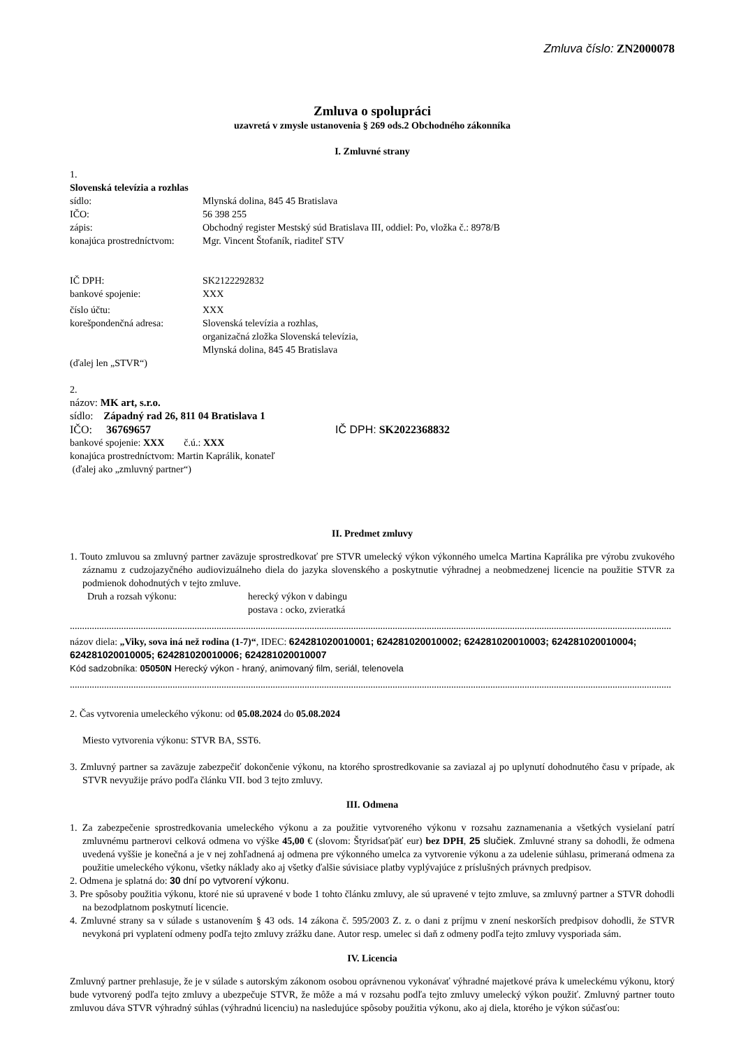Zmluva číslo: ZN2000078
Zmluva o spolupráci
uzavretá v zmysle ustanovenia § 269 ods.2 Obchodného zákonníka
I. Zmluvné strany
1.
Slovenská televízia a rozhlas
sídlo: Mlynská dolina, 845 45 Bratislava
IČO: 56 398 255
zápis: Obchodný register Mestský súd Bratislava III, oddiel: Po, vložka č.: 8978/B
konajúca prostredníctvom: Mgr. Vincent Štofaník, riaditeľ STV
IČ DPH: SK2122292832
bankové spojenie: XXX
číslo účtu: XXX
korešpondenčná adresa: Slovenská televízia a rozhlas,
organizačná zložka Slovenská televízia,
Mlynská dolina, 845 45 Bratislava
(ďalej len „STVR“)
2.
názov: MK art, s.r.o.
sídlo: Západný rad 26, 811 04 Bratislava 1
IČO: 36769657 IČ DPH: SK2022368832
bankové spojenie: XXX č.ú.: XXX
konajúca prostredníctvom: Martin Kaprálik, konateľ
(ďalej ako „zmluvný partner“)
II. Predmet zmluvy
1. Touto zmluvou sa zmluvný partner zaväzuje sprostredkovať pre STVR umelecký výkon výkonného umelca Martina Kaprálika pre výrobu zvukového záznamu z cudzojazyčného audiovizuálneho diela do jazyka slovenského a poskytnutie výhradnej a neobmedzenej licencie na použitie STVR za podmienok dohodnutých v tejto zmluve.
Druh a rozsah výkonu: herecký výkon v dabingu
postava : ocko, zvieratká
......................................................................................................................................................................................................................................................
názov diela: „Viky, sova iná než rodina (1-7)“, IDEC: 624281020010001; 624281020010002; 624281020010003; 624281020010004; 624281020010005; 624281020010006; 624281020010007
Kód sadzobníka: 05050N Herecký výkon - hraný, animovaný film, seriál, telenovela
......................................................................................................................................................................................................................................................
2. Čas vytvorenia umeleckého výkonu: od 05.08.2024 do 05.08.2024
Miesto vytvorenia výkonu: STVR BA, SST6.
3. Zmluvný partner sa zaväzuje zabezpečiť dokončenie výkonu, na ktorého sprostredkovanie sa zaviazal aj po uplynutí dohodnutého času v prípade, ak STVR nevyužije právo podľa článku VII. bod 3 tejto zmluvy.
III. Odmena
1. Za zabezpečenie sprostredkovania umeleckého výkonu a za použitie vytvoreného výkonu v rozsahu zaznamenania a všetkých vysielaní patrí zmluvnému partnerovi celková odmena vo výške 45,00 € (slovom: Štyridsaťpäť eur) bez DPH, 25 slučiek. Zmluvné strany sa dohodli, že odmena uvedená vyššie je konečná a je v nej zohľadnená aj odmena pre výkonného umelca za vytvorenie výkonu a za udelenie súhlasu, primeraná odmena za použitie umeleckého výkonu, všetky náklady ako aj všetky ďalšie súvisiace platby vyplývajúce z príslušných právnych predpisov.
2. Odmena je splatná do: 30 dní po vytvorení výkonu.
3. Pre spôsoby použitia výkonu, ktoré nie sú upravené v bode 1 tohto článku zmluvy, ale sú upravené v tejto zmluve, sa zmluvný partner a STVR dohodli na bezodplatnom poskytnutí licencie.
4. Zmluvné strany sa v súlade s ustanovením § 43 ods. 14 zákona č. 595/2003 Z. z. o dani z príjmu v znení neskorších predpisov dohodli, že STVR nevykoná pri vyplatení odmeny podľa tejto zmluvy zrážku dane. Autor resp. umelec si daň z odmeny podľa tejto zmluvy vysporiada sám.
IV. Licencia
Zmluvný partner prehlasuje, že je v súlade s autorským zákonom osobou oprávnenou vykonávať výhradné majetkové práva k umeleckému výkonu, ktorý bude vytvorený podľa tejto zmluvy a ubezpečuje STVR, že môže a má v rozsahu podľa tejto zmluvy umelecký výkon použiť. Zmluvný partner touto zmluvou dáva STVR výhradný súhlas (výhradnú licenciu) na nasledujúce spôsoby použitia výkonu, ako aj diela, ktorého je výkon súčasťou: